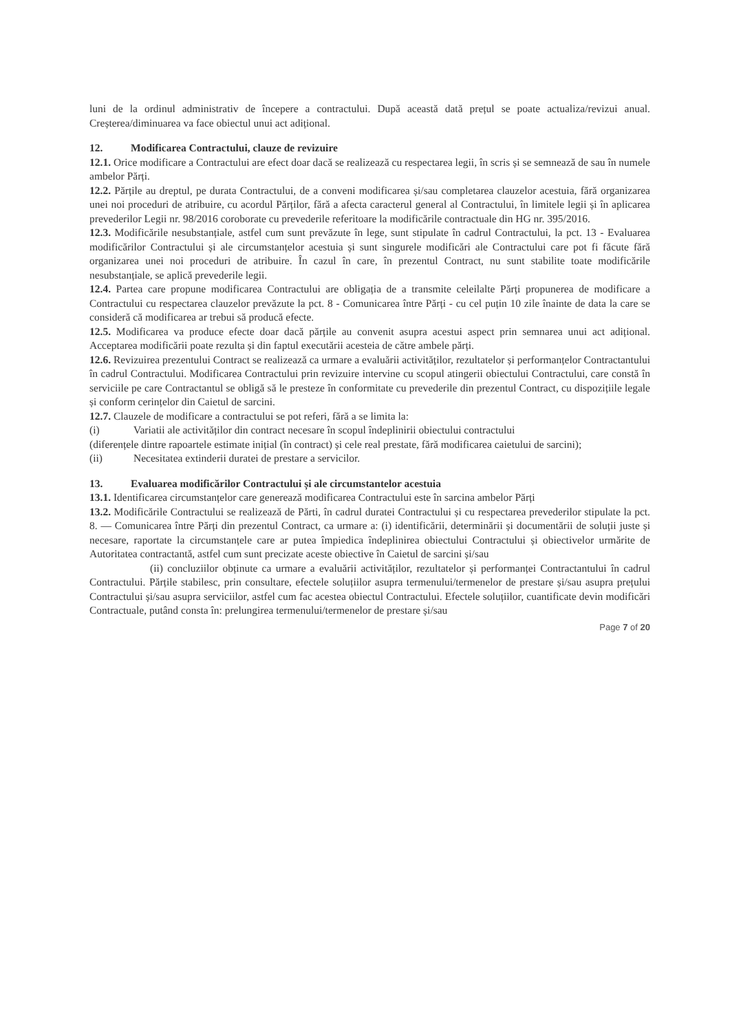luni de la ordinul administrativ de începere a contractului. După această dată prețul se poate actualiza/revizui anual. Creșterea/diminuarea va face obiectul unui act adițional.
12. Modificarea Contractului, clauze de revizuire
12.1. Orice modificare a Contractului are efect doar dacă se realizează cu respectarea legii, în scris și se semnează de sau în numele ambelor Părți.
12.2. Părțile au dreptul, pe durata Contractului, de a conveni modificarea și/sau completarea clauzelor acestuia, fără organizarea unei noi proceduri de atribuire, cu acordul Părților, fără a afecta caracterul general al Contractului, în limitele legii și în aplicarea prevederilor Legii nr. 98/2016 coroborate cu prevederile referitoare la modificările contractuale din HG nr. 395/2016.
12.3. Modificările nesubstanțiale, astfel cum sunt prevăzute în lege, sunt stipulate în cadrul Contractului, la pct. 13 - Evaluarea modificărilor Contractului și ale circumstanțelor acestuia și sunt singurele modificări ale Contractului care pot fi făcute fără organizarea unei noi proceduri de atribuire. În cazul în care, în prezentul Contract, nu sunt stabilite toate modificările nesubstanțiale, se aplică prevederile legii.
12.4. Partea care propune modificarea Contractului are obligația de a transmite celeilalte Părți propunerea de modificare a Contractului cu respectarea clauzelor prevăzute la pct. 8 - Comunicarea între Părți - cu cel puțin 10 zile înainte de data la care se consideră că modificarea ar trebui să producă efecte.
12.5. Modificarea va produce efecte doar dacă părțile au convenit asupra acestui aspect prin semnarea unui act adițional. Acceptarea modificării poate rezulta și din faptul executării acesteia de către ambele părți.
12.6. Revizuirea prezentului Contract se realizează ca urmare a evaluării activităților, rezultatelor și performanțelor Contractantului în cadrul Contractului. Modificarea Contractului prin revizuire intervine cu scopul atingerii obiectului Contractului, care constă în serviciile pe care Contractantul se obligă să le presteze în conformitate cu prevederile din prezentul Contract, cu dispozițiile legale și conform cerințelor din Caietul de sarcini.
12.7. Clauzele de modificare a contractului se pot referi, fără a se limita la:
(i) Variatii ale activităților din contract necesare în scopul îndeplinirii obiectului contractului
(diferențele dintre rapoartele estimate inițial (în contract) și cele real prestate, fără modificarea caietului de sarcini);
(ii) Necesitatea extinderii duratei de prestare a servicilor.
13. Evaluarea modificărilor Contractului și ale circumstantelor acestuia
13.1. Identificarea circumstanțelor care generează modificarea Contractului este în sarcina ambelor Părți
13.2. Modificările Contractului se realizează de Părti, în cadrul duratei Contractului și cu respectarea prevederilor stipulate la pct. 8. — Comunicarea între Părți din prezentul Contract, ca urmare a: (i) identificării, determinării și documentării de soluții juste și necesare, raportate la circumstanțele care ar putea împiedica îndeplinirea obiectului Contractului și obiectivelor urmărite de Autoritatea contractantă, astfel cum sunt precizate aceste obiective în Caietul de sarcini și/sau
(ii) concluziilor obținute ca urmare a evaluării activităților, rezultatelor și performanței Contractantului în cadrul Contractului. Părțile stabilesc, prin consultare, efectele soluțiilor asupra termenului/termenelor de prestare și/sau asupra prețului Contractului și/sau asupra serviciilor, astfel cum fac acestea obiectul Contractului. Efectele soluțiilor, cuantificate devin modificări Contractuale, putând consta în: prelungirea termenului/termenelor de prestare și/sau
Page 7 of 20